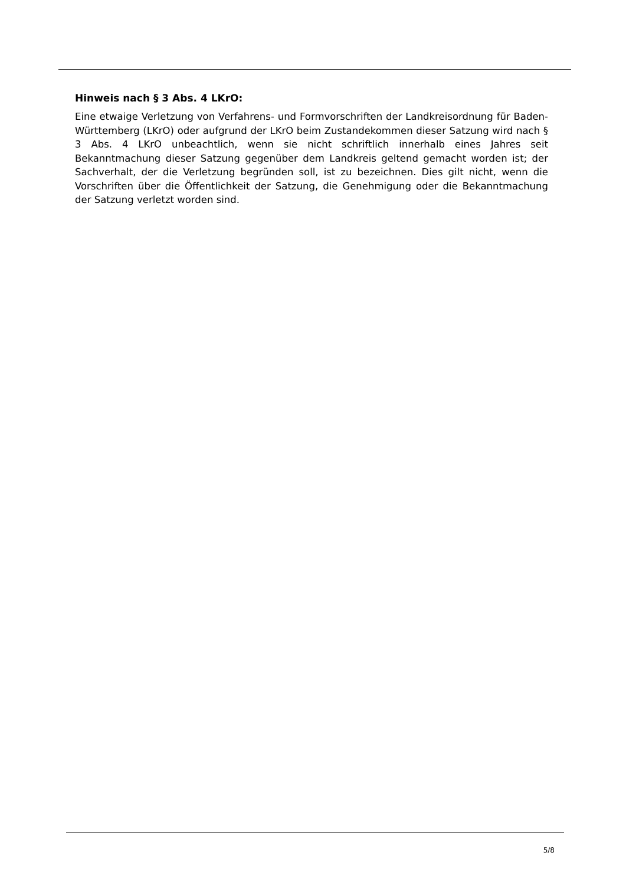Hinweis nach § 3 Abs. 4 LKrO:
Eine etwaige Verletzung von Verfahrens- und Formvorschriften der Landkreisordnung für Baden-Württemberg (LKrO) oder aufgrund der LKrO beim Zustandekommen dieser Satzung wird nach § 3 Abs. 4 LKrO unbeachtlich, wenn sie nicht schriftlich innerhalb eines Jahres seit Bekanntmachung dieser Satzung gegenüber dem Landkreis geltend gemacht worden ist; der Sachverhalt, der die Verletzung begründen soll, ist zu bezeichnen. Dies gilt nicht, wenn die Vorschriften über die Öffentlichkeit der Satzung, die Genehmigung oder die Bekanntmachung der Satzung verletzt worden sind.
5/8